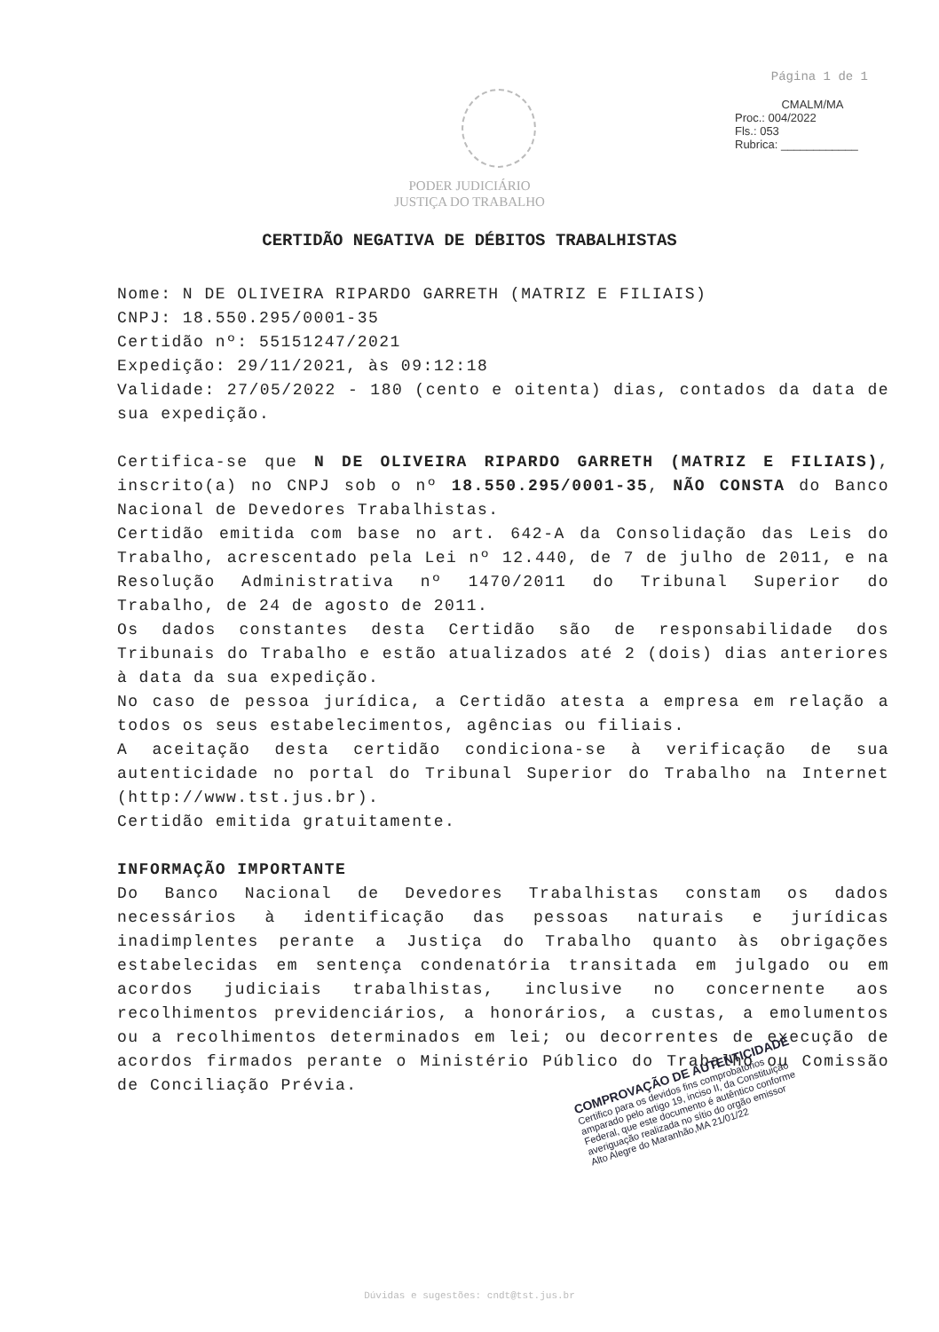Página 1 de 1
CMALM/MA
Proc.: 004/2022
Fls.: 053
Rubrica: ____________
PODER JUDICIÁRIO
JUSTIÇA DO TRABALHO
CERTIDÃO NEGATIVA DE DÉBITOS TRABALHISTAS
Nome: N DE OLIVEIRA RIPARDO GARRETH (MATRIZ E FILIAIS)
CNPJ: 18.550.295/0001-35
Certidão nº: 55151247/2021
Expedição: 29/11/2021, às 09:12:18
Validade: 27/05/2022 - 180 (cento e oitenta) dias, contados da data de sua expedição.
Certifica-se que N DE OLIVEIRA RIPARDO GARRETH (MATRIZ E FILIAIS), inscrito(a) no CNPJ sob o nº 18.550.295/0001-35, NÃO CONSTA do Banco Nacional de Devedores Trabalhistas.
Certidão emitida com base no art. 642-A da Consolidação das Leis do Trabalho, acrescentado pela Lei nº 12.440, de 7 de julho de 2011, e na Resolução Administrativa nº 1470/2011 do Tribunal Superior do Trabalho, de 24 de agosto de 2011.
Os dados constantes desta Certidão são de responsabilidade dos Tribunais do Trabalho e estão atualizados até 2 (dois) dias anteriores à data da sua expedição.
No caso de pessoa jurídica, a Certidão atesta a empresa em relação a todos os seus estabelecimentos, agências ou filiais.
A aceitação desta certidão condiciona-se à verificação de sua autenticidade no portal do Tribunal Superior do Trabalho na Internet (http://www.tst.jus.br).
Certidão emitida gratuitamente.
INFORMAÇÃO IMPORTANTE
Do Banco Nacional de Devedores Trabalhistas constam os dados necessários à identificação das pessoas naturais e jurídicas inadimplentes perante a Justiça do Trabalho quanto às obrigações estabelecidas em sentença condenatória transitada em julgado ou em acordos judiciais trabalhistas, inclusive no concernente aos recolhimentos previdenciários, a honorários, a custas, a emolumentos ou a recolhimentos determinados em lei; ou decorrentes de execução de acordos firmados perante o Ministério Público do Trabalho ou Comissão de Conciliação Prévia.
COMPROVAÇÃO DE AUTENTICIDADE
Certifico para os devidos fins comprobatórios amparado pelo artigo 19, inciso II, da Constituição Federal, que este documento é autêntico conforme averiguação realizada no sítio do orgão emissor
Alto Alegre do Maranhão,MA 21/01/22
Dúvidas e sugestões: cndt@tst.jus.br